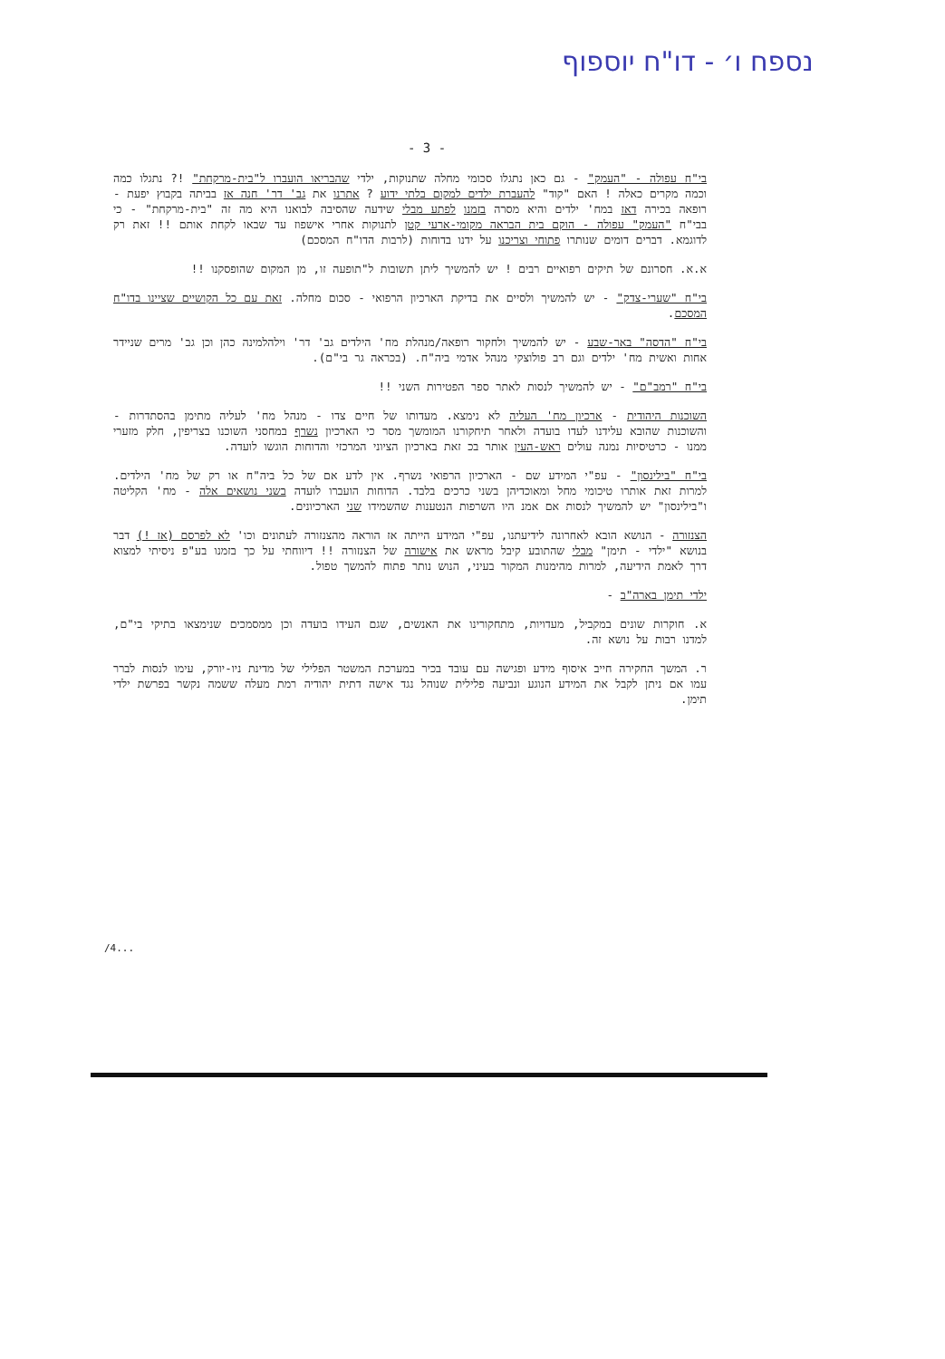נספח ו׳ - דו"ח יוספוף
- 3 -
בי"ח עפולה - "העמק" - גם כאן נתגלו סכומי מחלה שתנוקות, ילדי שהבריאו הועברו ל"בית-מרקחת" !? נתגלו כמה וכמה מקרים כאלה ! האם "קוד" להעברת ילדים למקום בלתי ידוע ? אתרנו את גב' דר' חנה אז בביתה בקבוץ יפעת - רופאה בכירה דאז במח' ילדים והיא מסרה בזמנו לפתע מבלי שידעה שהסיבה לבואנו היא מה זה "בית-מרקחת" - כי בבי"ח "העמק" עפולה - הוקם בית הבראה מקומי-ארעי קטן לתנוקות אחרי אישפוז עד שבאו לקחת אותם !! זאת רק לדוגמא. דברים דומים שנותרו פתוחי וצריכנו על ידנו בדוחות (לרבות הדו"ח המסכם)
א.א. חסרונם של תיקים רפואיים רבים ! יש להמשיך ליתן תשובות ל"תופעה זו, מן המקום שהופסקנו !!
בי"ח "שערי-צדק" - יש להמשיך ולסיים את בדיקת הארכיון הרפואי - סכום מחלה. זאת עם כל הקושיים שציינו בדו"ח המסכם.
בי"ח "הדסה" באר-שבע - יש להמשיך ולחקור רופאה/מנהלת מח' הילדים גב' דר' וילהלמינה כהן וכן גב' מרים שניידר אחות ואשית מח' ילדים וגם רב פולוצקי מנהל אדמי ביה"ח. (בכראה גר בי"ם).
בי"ח "רמב"ם" - יש להמשיך לנסות לאתר ספר הפטירות השני !!
השוכנות היהודית - ארכיון מח' העליה לא נימצא. מעדותו של חיים צדו - מנהל מח' לעליה מתימן בהסתדרות - והשוכנות שהובא עלידנו לעדו בועדה ולאחר תיחקורנו המומשך מסר כי הארכיון נשרף במחסני השוכנו בצריפין, חלק מזערי ממנו - כרטיסיות נמנה עולים ראש-העין אותר בכ זאת בארכיון הציוני המרכזי והדוחות הוגשו לועדה.
בי"ח "בילינסון" - עפ"י המידע שם - הארכיון הרפואי נשרף. אין לדע אם של כל ביה"ח או רק של מח' הילדים. למרות זאת אותרו טיכומי מחל ומאוכדיהן בשני כרכים בלבד. הדוחות הועברו לועדה בשני נושאים אלה - מח' הקליטה ו"בילינסון" יש להמשיך לנסות אם אמנ היו השרפות הנטענות שהשמידו שני הארכיונים.
הצנזורה - הנושא הובא לאחרונה לידיעתנו, עפ"י המידע הייתה אז הוראה מהצנזורה לעתונים וכו' לא לפרסם (אז !) דבר בנושא "ילדי - תימן" מבלי שהתובע קיבל מראש את אישורה של הצנזורה !! דיווחתי על כך בזמנו בע"פ ניסיתי למצוא דרך לאמת הידיעה, למרות מהימנות המקור בעיני, הנוש נותר פתוח להמשך טפול.
ילדי תימן בארה"ב -
א. חוקרות שונים במקביל, מעדויות, מתחקורינו את האנשים, שגם העידו בועדה וכן ממסמכים שנימצאו בתיקי בי"ם, למדנו רבות על נושא זה.
ר. המשך החקירה חייב איסוף מידע ופגישה עם עובד בכיר במערכת המשטר הפלילי של מדינת ניו-יורק, עימו לנסות לברר עמו אם ניתן לקבל את המידע הנוגע ונביעה פלילית שנוהל נגד אישה דתית יהודיה רמת מעלה ששמה נקשר בפרשת ילדי תימן.
/4...